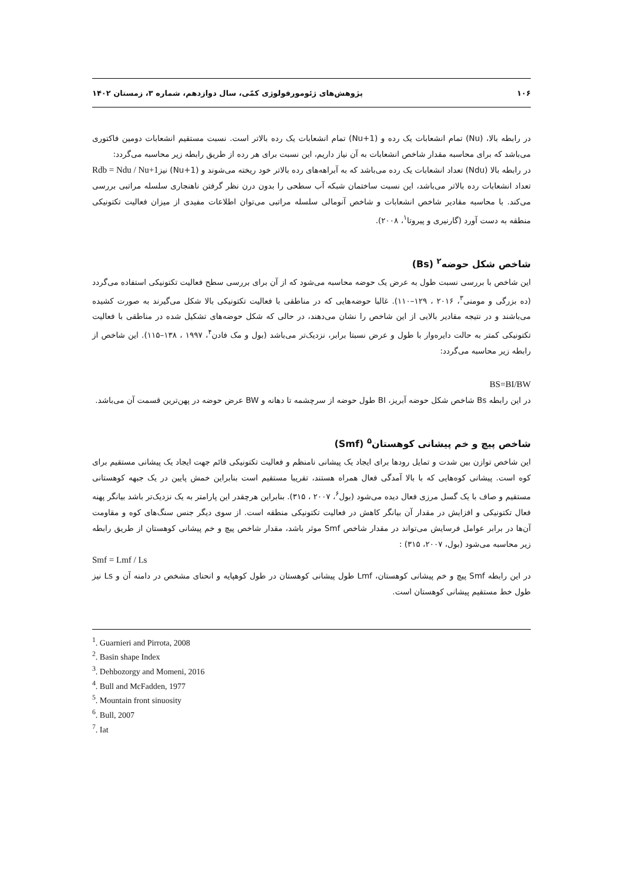۱۰۶ پژوهش‌های ژئومورفولوژی کمّی، سال دوازدهم، شماره ۳، زمستان ۱۴۰۲
در رابطه بالا، (Nu) تمام انشعابات یک رده و (Nu+1) تمام انشعابات یک رده بالاتر است. نسبت مستقیم انشعابات دومین فاکتوری می‌باشد که برای محاسبه مقدار شاخص انشعابات به آن نیاز داریم، این نسبت برای هر رده از طریق رابطه زیر محاسبه می‌گردد: Rdb = Ndu / Nu+1
در رابطه بالا (Ndu) تعداد انشعابات یک رده می‌باشد که به آبراهه‌های رده بالاتر خود ریخته می‌شوند و (Nu+1) نیز تعداد انشعابات رده بالاتر می‌باشد، این نسبت ساختمان شبکه آب سطحی را بدون درن نظر گرفتن ناهنجاری سلسله مراتبی بررسی می‌کند. با محاسبه مقادیر شاخص انشعابات و شاخص آنومالی سلسله مراتبی می‌توان اطلاعات مفیدی از میزان فعالیت تکتونیکی منطقه به دست آورد (گارنیری و پیروتا<sup>۱</sup>، ۲۰۰۸).
شاخص شکل حوضه<sup>۲</sup> (Bs)
این شاخص با بررسی نسبت طول به عرض یک حوضه محاسبه می‌شود که از آن برای بررسی سطح فعالیت تکتونیکی استفاده می‌گردد (ده بزرگی و مومنی<sup>۳</sup>، ۲۰۱۶ ، ۱۲۹–۱۱۰). غالبا حوضه‌هایی که در مناطقی با فعالیت تکتونیکی بالا شکل می‌گیرند به صورت کشیده می‌باشند و در نتیجه مقادیر بالایی از این شاخص را نشان می‌دهند، در حالی که شکل حوضه‌های تشکیل شده در مناطقی با فعالیت تکتونیکی کمتر به حالت دایره‌وار با طول و عرض نسبتا برابر، نزدیک‌تر می‌باشد (بول و مک فادن<sup>۴</sup>، ۱۹۹۷ ، ۱۳۸–۱۱۵). این شاخص از رابطه زیر محاسبه می‌گردد:
BS=BI/BW
در این رابطه Bs شاخص شکل حوضه آبریز، BI طول حوضه از سرچشمه تا دهانه و BW عرض حوضه در پهن‌ترین قسمت آن می‌باشد.
شاخص پیچ و خم پیشانی کوهستان<sup>۵</sup> (Smf)
این شاخص توازن بین شدت و تمایل رودها برای ایجاد یک پیشانی نامنظم و فعالیت تکتونیکی قائم جهت ایجاد یک پیشانی مستقیم برای کوه است. پیشانی کوه‌هایی که با بالا آمدگی فعال همراه هستند، تقریبا مستقیم است بنابراین خمش پایین در یک جبهه کوهستانی مستقیم و صاف با یک گسل مرزی فعال دیده می‌شود (بول<sup>۶</sup>، ۲۰۰۷ ، ۳۱۵). بنابراین هرچقدر این پارامتر به یک نزدیک‌تر باشد بیانگر پهنه فعال تکتونیکی و افزایش در مقدار آن بیانگر کاهش در فعالیت تکتونیکی منطقه است. از سوی دیگر جنس سنگ‌های کوه و مقاومت آن‌ها در برابر عوامل فرسایش می‌تواند در مقدار شاخص Smf موثر باشد، مقدار شاخص پیچ و خم پیشانی کوهستان از طریق رابطه زیر محاسبه می‌شود (بول، ۲۰۰۷، ۳۱۵) :
Smf = Lmf / Ls
در این رابطه Smf پیچ و خم پیشانی کوهستان، Lmf طول پیشانی کوهستان در طول کوهپایه و انحنای مشخص در دامنه آن و Ls نیز طول خط مستقیم پیشانی کوهستان است.
<sup>1</sup>. Guarnieri and Pirrota, 2008
<sup>2</sup>. Basin shape Index
<sup>3</sup>. Dehbozorgy and Momeni, 2016
<sup>4</sup>. Bull and McFadden, 1977
<sup>5</sup>. Mountain front sinuosity
<sup>6</sup>. Bull, 2007
<sup>7</sup>. Iat